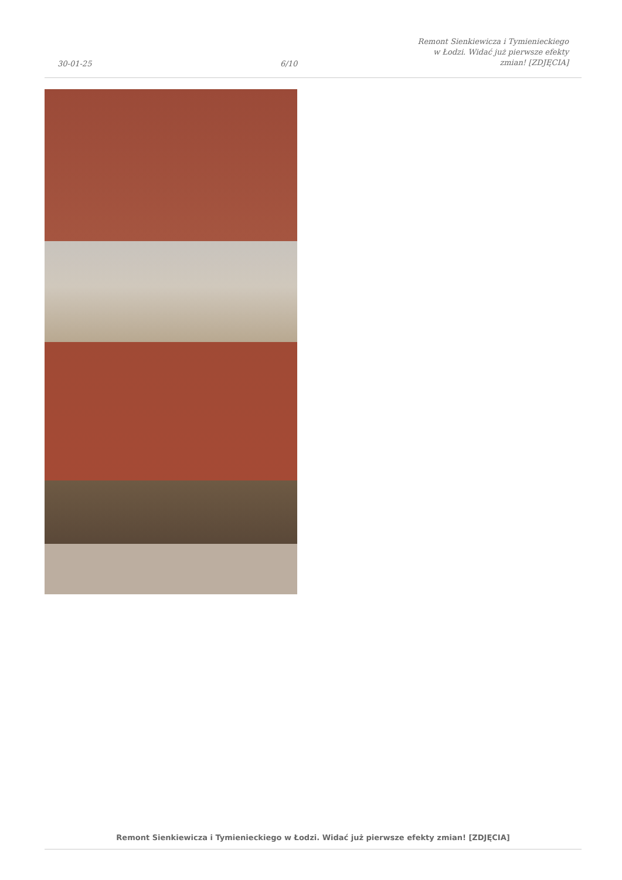30-01-25
6/10
Remont Sienkiewicza i Tymienieckiego
w Łodzi. Widać już pierwsze efekty
zmian! [ZDJĘCIA]
Remont Sienkiewicza i Tymienieckiego w Łodzi. Widać już pierwsze efekty zmian! [ZDJĘCIA]